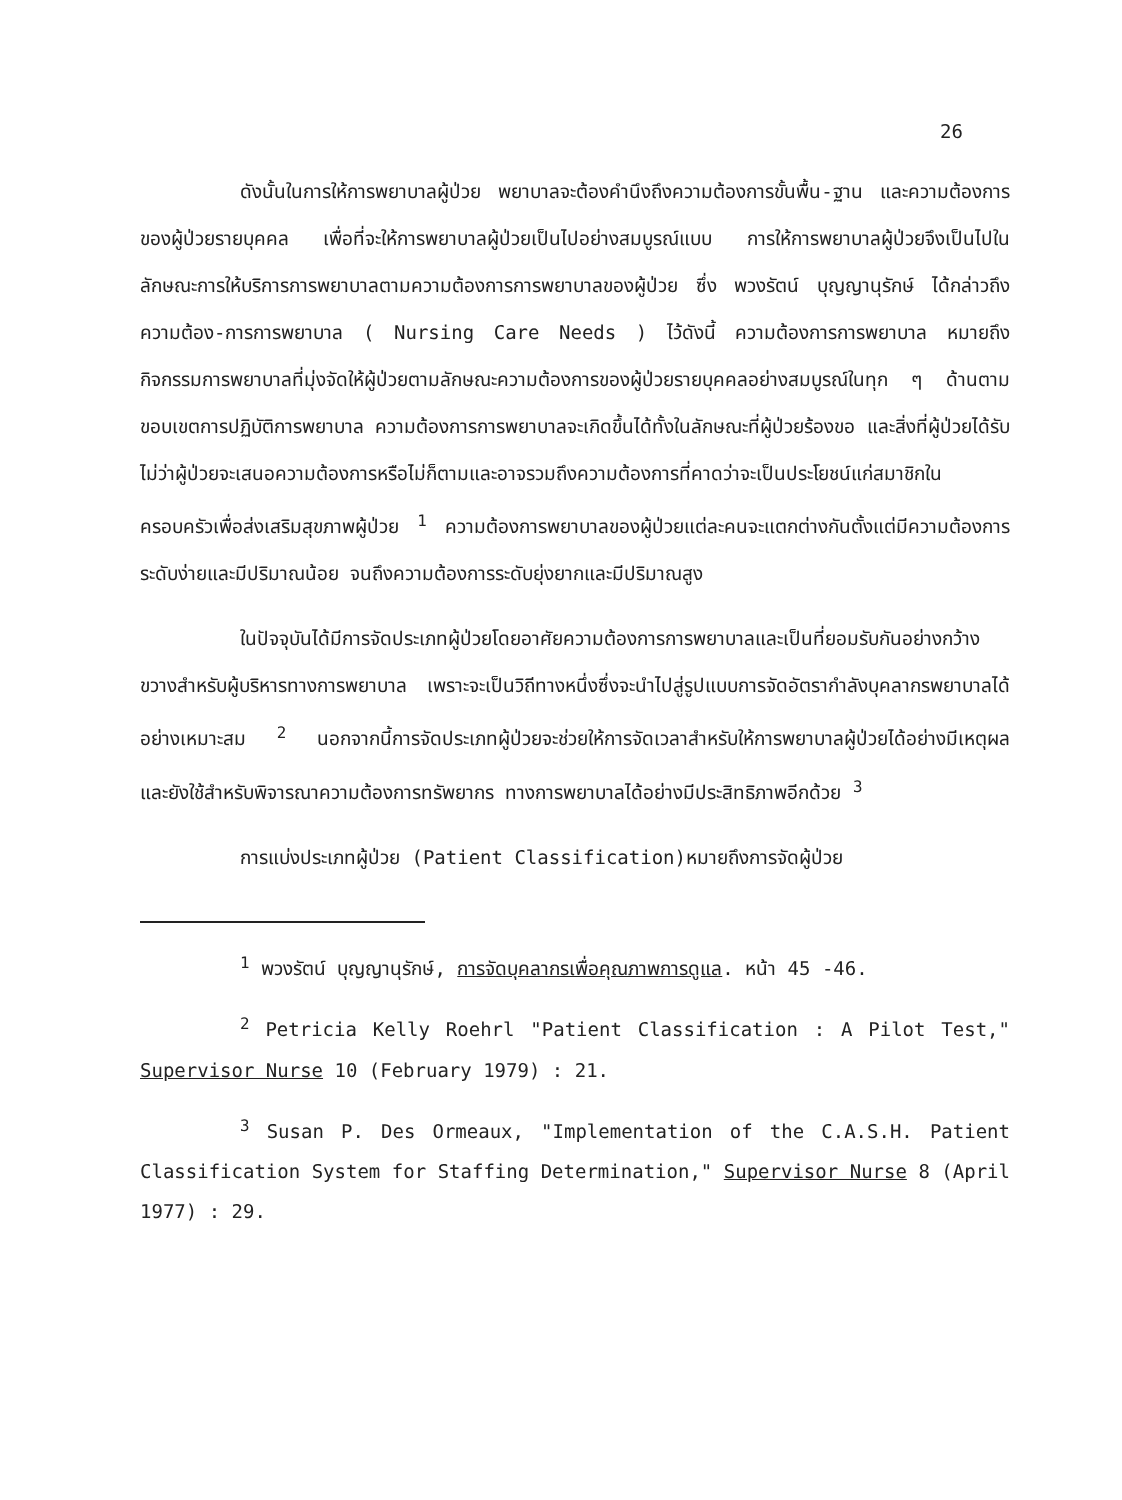26
ดังนั้นในการให้การพยาบาลผู้ป่วย พยาบาลจะต้องคำนึงถึงความต้องการขั้นพื้น-ฐาน และความต้องการของผู้ป่วยรายบุคคล เพื่อที่จะให้การพยาบาลผู้ป่วยเป็นไปอย่างสมบูรณ์แบบ การให้การพยาบาลผู้ป่วยจึงเป็นไปในลักษณะการให้บริการการพยาบาลตามความต้องการการพยาบาลของผู้ป่วย ซึ่ง พวงรัตน์ บุญญานุรักษ์ ได้กล่าวถึง ความต้อง-การการพยาบาล ( Nursing Care Needs ) ไว้ดังนี้ ความต้องการการพยาบาล หมายถึง กิจกรรมการพยาบาลที่มุ่งจัดให้ผู้ป่วยตามลักษณะความต้องการของผู้ป่วยรายบุคคลอย่างสมบูรณ์ในทุก ๆ ด้านตามขอบเขตการปฏิบัติการพยาบาล ความต้องการการพยาบาลจะเกิดขึ้นได้ทั้งในลักษณะที่ผู้ป่วยร้องขอ และสิ่งที่ผู้ป่วยได้รับ ไม่ว่าผู้ป่วยจะเสนอความต้องการหรือไม่ก็ตามและอาจรวมถึงความต้องการที่คาดว่าจะเป็นประโยชน์แก่สมาชิกในครอบครัวเพื่อส่งเสริมสุขภาพผู้ป่วย <sup>1</sup> ความต้องการพยาบาลของผู้ป่วยแต่ละคนจะแตกต่างกันตั้งแต่มีความต้องการระดับง่ายและมีปริมาณน้อย จนถึงความต้องการระดับยุ่งยากและมีปริมาณสูง
ในปัจจุบันได้มีการจัดประเภทผู้ป่วยโดยอาศัยความต้องการการพยาบาลและเป็นที่ยอมรับกันอย่างกว้างขวางสำหรับผู้บริหารทางการพยาบาล เพราะจะเป็นวิถีทางหนึ่งซึ่งจะนำไปสู่รูปแบบการจัดอัตรากำลังบุคลากรพยาบาลได้อย่างเหมาะสม <sup>2</sup> นอกจากนี้การจัดประเภทผู้ป่วยจะช่วยให้การจัดเวลาสำหรับให้การพยาบาลผู้ป่วยได้อย่างมีเหตุผล และยังใช้สำหรับพิจารณาความต้องการทรัพยากร ทางการพยาบาลได้อย่างมีประสิทธิภาพอีกด้วย <sup>3</sup>
การแบ่งประเภทผู้ป่วย (Patient Classification)หมายถึงการจัดผู้ป่วย
<sup>1</sup> พวงรัตน์ บุญญานุรักษ์, การจัดบุคลากรเพื่อคุณภาพการดูแล. หน้า 45 -46.
<sup>2</sup> Petricia Kelly Roehrl "Patient Classification : A Pilot Test," Supervisor Nurse 10 (February 1979) : 21.
<sup>3</sup> Susan P. Des Ormeaux, "Implementation of the C.A.S.H. Patient Classification System for Staffing Determination," Supervisor Nurse 8 (April 1977) : 29.